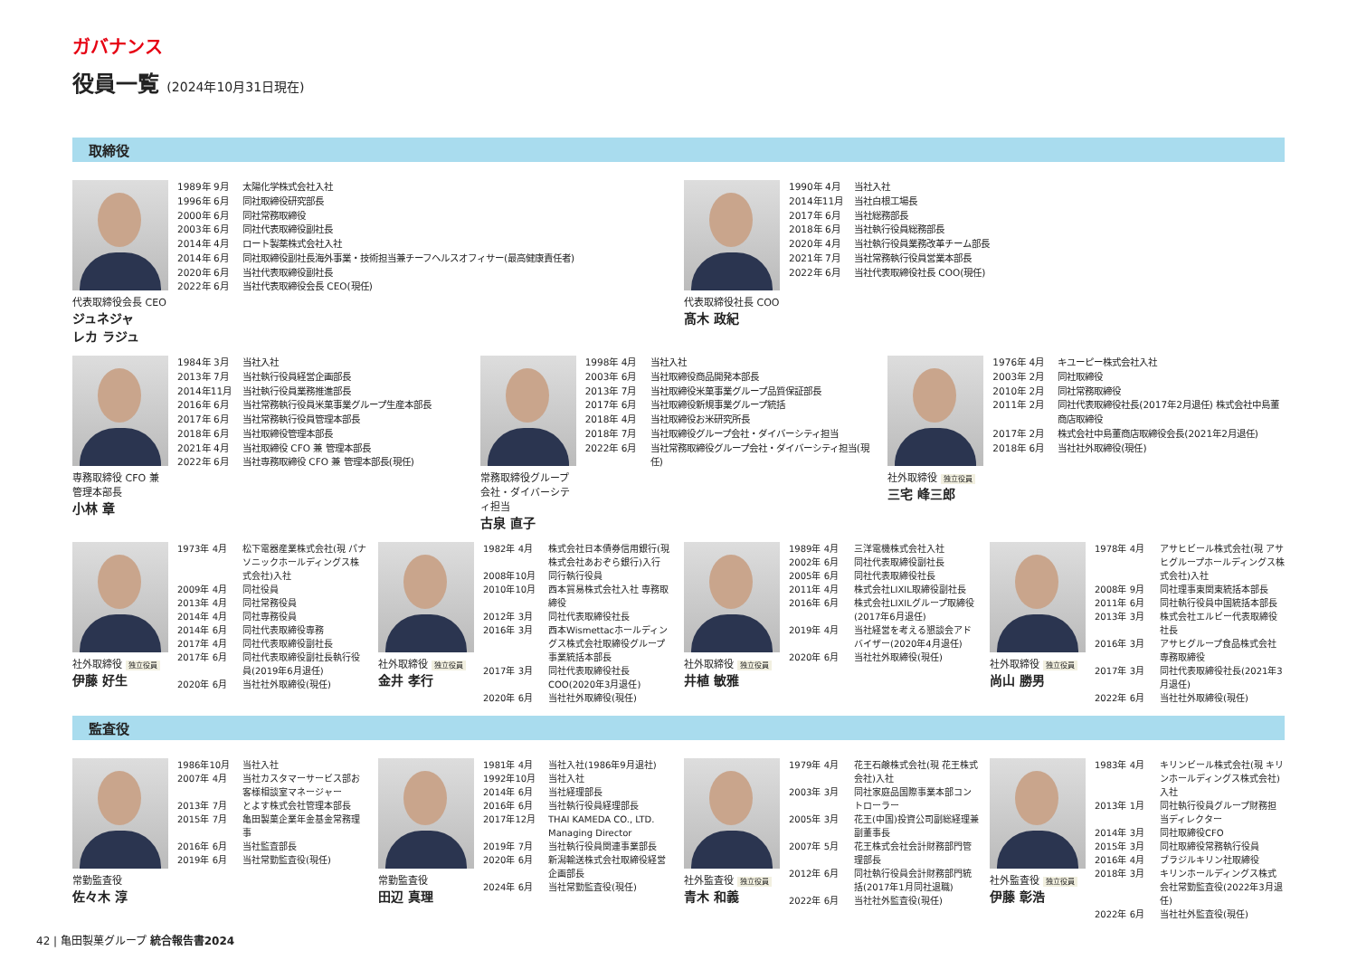ガバナンス
役員一覧 (2024年10月31日現在)
取締役
代表取締役会長 CEO
ジュネジャ
レカ ラジュ
1989年 9月 太陽化学株式会社入社
1996年 6月 同社取締役研究部長
2000年 6月 同社常務取締役
2003年 6月 同社代表取締役副社長
2014年 4月 ロート製薬株式会社入社
2014年 6月 同社取締役副社長海外事業・技術担当兼チーフヘルスオフィサー(最高健康責任者)
2020年 6月 当社代表取締役副社長
2022年 6月 当社代表取締役会長 CEO(現任)
代表取締役社長 COO
髙木 政紀
1990年 4月 当社入社
2014年11月 当社白根工場長
2017年 6月 当社総務部長
2018年 6月 当社執行役員総務部長
2020年 4月 当社執行役員業務改革チーム部長
2021年 7月 当社常務執行役員営業本部長
2022年 6月 当社代表取締役社長 COO(現任)
専務取締役 CFO 兼 管理本部長
小林 章
1984年 3月 当社入社
2013年 7月 当社執行役員経営企画部長
2014年11月 当社執行役員業務推進部長
2016年 6月 当社常務執行役員米菓事業グループ生産本部長
2017年 6月 当社常務執行役員管理本部長
2018年 6月 当社取締役管理本部長
2021年 4月 当社取締役 CFO 兼 管理本部長
2022年 6月 当社専務取締役 CFO 兼 管理本部長(現任)
常務取締役グループ会社・ダイバーシティ担当
古泉 直子
1998年 4月 当社入社
2003年 6月 当社取締役商品開発本部長
2013年 7月 当社取締役米菓事業グループ品質保証部長
2017年 6月 当社取締役新規事業グループ統括
2018年 4月 当社取締役お米研究所長
2018年 7月 当社取締役グループ会社・ダイバーシティ担当
2022年 6月 当社常務取締役グループ会社・ダイバーシティ担当(現任)
社外取締役 独立役員
三宅 峰三郎
1976年 4月 キユーピー株式会社入社
2003年 2月 同社取締役
2010年 2月 同社常務取締役
2011年 2月 同社代表取締役社長(2017年2月退任) 株式会社中島董商店取締役
2017年 2月 株式会社中島董商店取締役会長(2021年2月退任)
2018年 6月 当社社外取締役(現任)
社外取締役 独立役員
伊藤 好生
1973年 4月 松下電器産業株式会社(現 パナソニックホールディングス株式会社)入社
2009年 4月 同社役員
2013年 4月 同社常務役員
2014年 4月 同社専務役員
2014年 6月 同社代表取締役専務
2017年 4月 同社代表取締役副社長
2017年 6月 同社代表取締役副社長執行役員(2019年6月退任)
2020年 6月 当社社外取締役(現任)
社外取締役 独立役員
金井 孝行
1982年 4月 株式会社日本債券信用銀行(現 株式会社あおぞら銀行)入行
2008年10月 同行執行役員
2010年10月 西本貿易株式会社入社 専務取締役
2012年 3月 同社代表取締役社長
2016年 3月 西本Wismettacホールディングス株式会社取締役グループ事業統括本部長
2017年 3月 同社代表取締役社長COO(2020年3月退任)
2020年 6月 当社社外取締役(現任)
社外取締役 独立役員
井植 敏雅
1989年 4月 三洋電機株式会社入社
2002年 6月 同社代表取締役副社長
2005年 6月 同社代表取締役社長
2011年 4月 株式会社LIXIL取締役副社長
2016年 6月 株式会社LIXILグループ取締役(2017年6月退任)
2019年 4月 当社経営を考える懇談会アドバイザー(2020年4月退任)
2020年 6月 当社社外取締役(現任)
社外取締役 独立役員
尚山 勝男
1978年 4月 アサヒビール株式会社(現 アサヒグループホールディングス株式会社)入社
2008年 9月 同社理事東関東統括本部長
2011年 6月 同社執行役員中国統括本部長
2013年 3月 株式会社エルビー代表取締役社長
2016年 3月 アサヒグループ食品株式会社専務取締役
2017年 3月 同社代表取締役社長(2021年3月退任)
2022年 6月 当社社外取締役(現任)
監査役
常勤監査役
佐々木 淳
1986年10月 当社入社
2007年 4月 当社カスタマーサービス部お客様相談室マネージャー
2013年 7月 とよす株式会社管理本部長
2015年 7月 亀田製菓企業年金基金常務理事
2016年 6月 当社監査部長
2019年 6月 当社常勤監査役(現任)
常勤監査役
田辺 真理
1981年 4月 当社入社(1986年9月退社)
1992年10月 当社入社
2014年 6月 当社経理部長
2016年 6月 当社執行役員経理部長
2017年12月 THAI KAMEDA CO., LTD. Managing Director
2019年 7月 当社執行役員関連事業部長
2020年 6月 新潟輸送株式会社取締役経営企画部長
2024年 6月 当社常勤監査役(現任)
社外監査役 独立役員
青木 和義
1979年 4月 花王石鹸株式会社(現 花王株式会社)入社
2003年 3月 同社家庭品国際事業本部コントローラー
2005年 3月 花王(中国)投資公司副総経理兼副董事長
2007年 5月 花王株式会社会計財務部門管理部長
2012年 6月 同社執行役員会計財務部門統括(2017年1月同社退職)
2022年 6月 当社社外監査役(現任)
社外監査役 独立役員
伊藤 彰浩
1983年 4月 キリンビール株式会社(現 キリンホールディングス株式会社)入社
2013年 1月 同社執行役員グループ財務担当ディレクター
2014年 3月 同社取締役CFO
2015年 3月 同社取締役常務執行役員
2016年 4月 ブラジルキリン社取締役
2018年 3月 キリンホールディングス株式会社常勤監査役(2022年3月退任)
2022年 6月 当社社外監査役(現任)
42 | 亀田製菓グループ 統合報告書2024